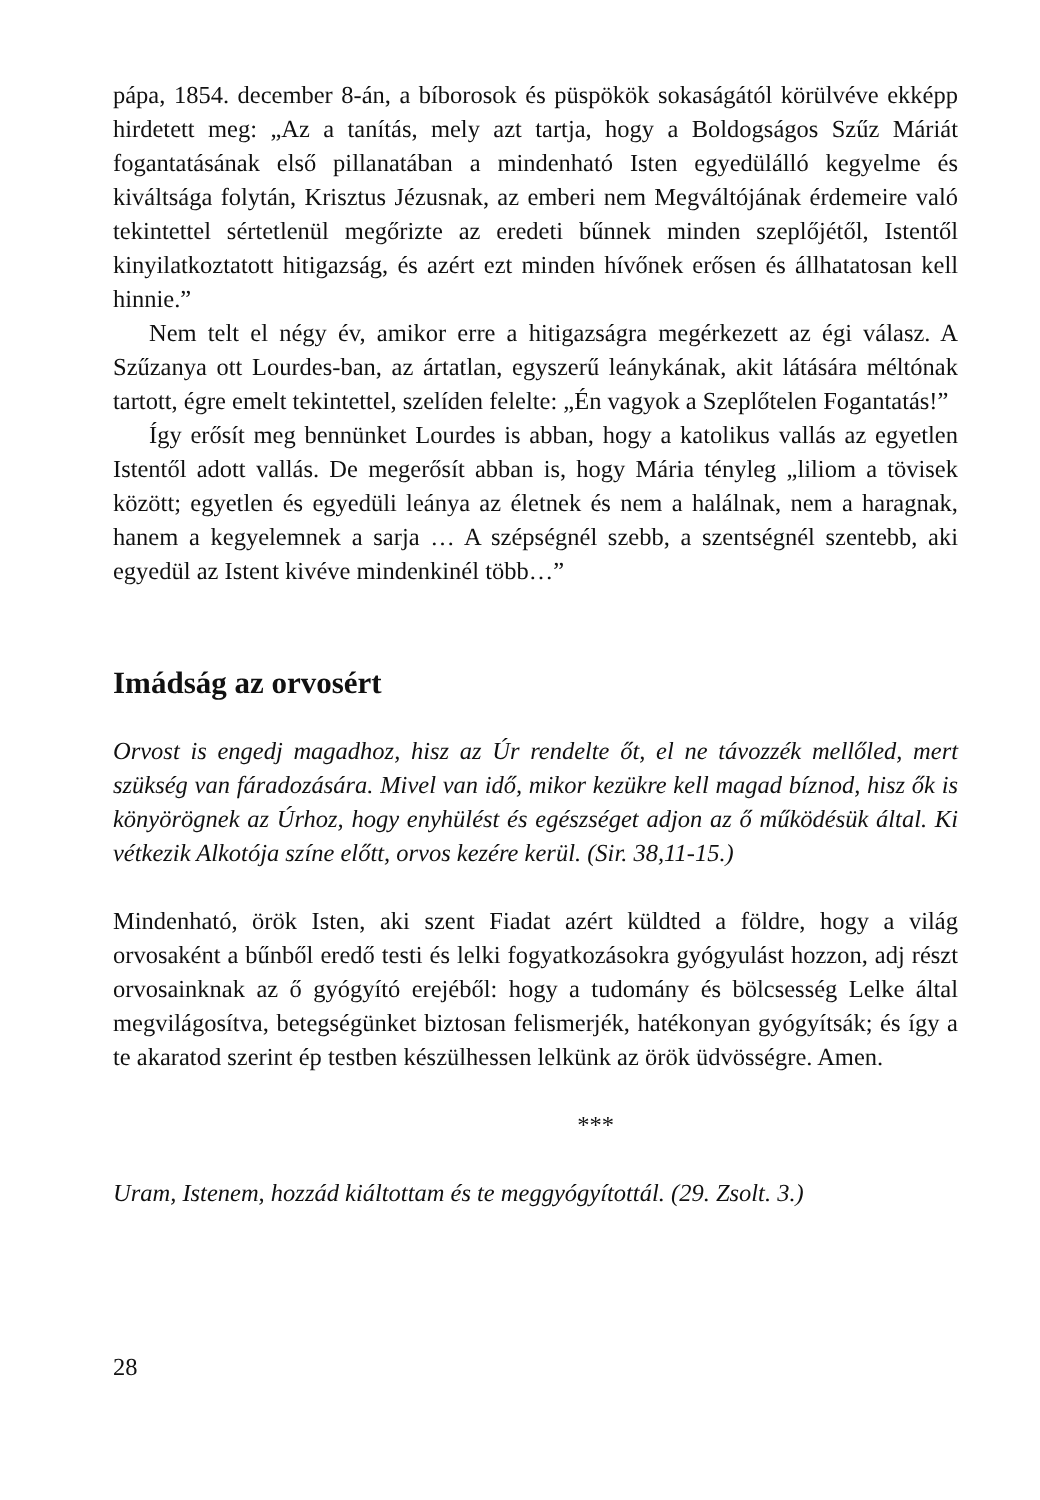pápa, 1854. december 8-án, a bíborosok és püspökök sokaságától körülvéve ekképp hirdetett meg: „Az a tanítás, mely azt tartja, hogy a Boldogságos Szűz Máriát fogantatásának első pillanatában a mindenható Isten egyedülálló kegyelme és kiváltsága folytán, Krisztus Jézusnak, az emberi nem Megváltójának érdemeire való tekintettel sértetlenül megőrizte az eredeti bűnnek minden szeplőjétől, Istentől kinyilatkoztatott hitigazság, és azért ezt minden hívőnek erősen és állhatatosan kell hinnie.”
Nem telt el négy év, amikor erre a hitigazságra megérkezett az égi válasz. A Szűzanya ott Lourdes-ban, az ártatlan, egyszerű leánykának, akit látására méltónak tartott, égre emelt tekintettel, szelíden felelte: „Én vagyok a Szeplőtelen Fogantatás!”
Így erősít meg bennünket Lourdes is abban, hogy a katolikus vallás az egyetlen Istentől adott vallás. De megerősít abban is, hogy Mária tényleg „liliom a tövisek között; egyetlen és egyedüli leánya az életnek és nem a halálnak, nem a haragnak, hanem a kegyelemnek a sarja … A szépségnél szebb, a szentségnél szentebb, aki egyedül az Istent kivéve mindenkinél több…”
Imádság az orvosért
Orvost is engedj magadhoz, hisz az Úr rendelte őt, el ne távozzék mellőled, mert szükség van fáradozására. Mivel van idő, mikor kezükre kell magad bíznod, hisz ők is könyörögnek az Úrhoz, hogy enyhülést és egészséget adjon az ő működésük által. Ki vétkezik Alkotója színe előtt, orvos kezére kerül. (Sir. 38,11-15.)
Mindenható, örök Isten, aki szent Fiadat azért küldted a földre, hogy a világ orvosaként a bűnből eredő testi és lelki fogyatkozásokra gyógyulást hozzon, adj részt orvosainknak az ő gyógyító erejéből: hogy a tudomány és bölcsesség Lelke által megvilágosítva, betegségünket biztosan felismerjék, hatékonyan gyógyítsák; és így a te akaratod szerint ép testben készülhessen lelkünk az örök üdvösségre. Amen.
***
Uram, Istenem, hozzád kiáltottam és te meggyógyítottál. (29. Zsolt. 3.)
28